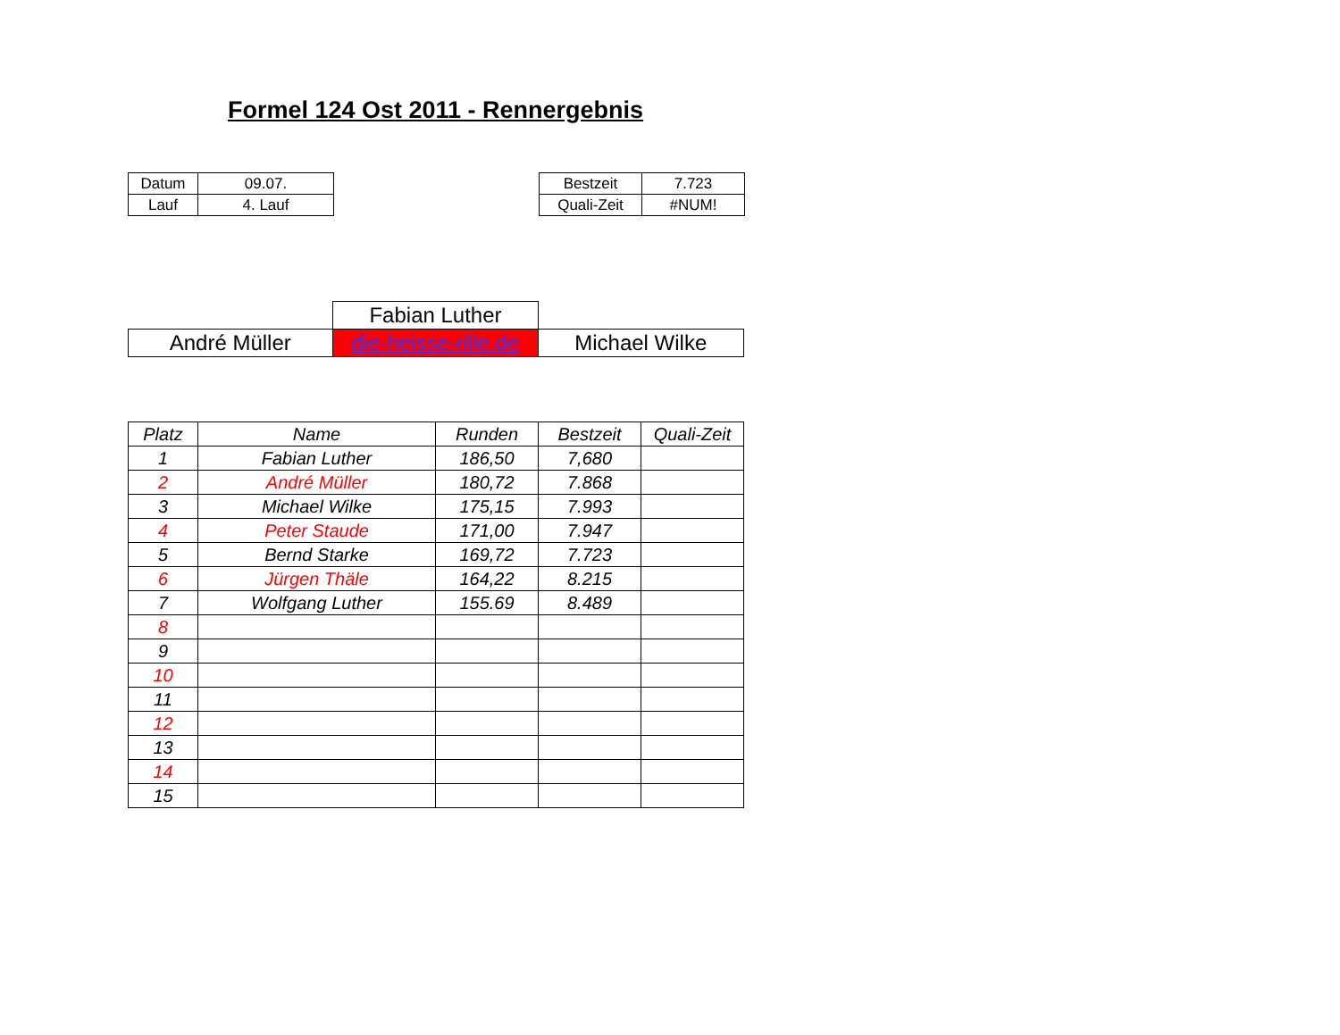Formel 124 Ost 2011 - Rennergebnis
| | Datum | 09.07. | | Bestzeit | 7.723 | |
| | Lauf | 4. Lauf | | Quali-Zeit | #NUM! | |
| | | Fabian Luther | | |
| | André Müller | die-heisse-rille.de | Michael Wilke | |
| Platz | Name | Runden | Bestzeit | Quali-Zeit |
| --- | --- | --- | --- | --- |
| 1 | Fabian Luther | 186,50 | 7,680 | |
| 2 | André Müller | 180,72 | 7.868 | |
| 3 | Michael Wilke | 175,15 | 7.993 | |
| 4 | Peter Staude | 171,00 | 7.947 | |
| 5 | Bernd Starke | 169,72 | 7.723 | |
| 6 | Jürgen Thäle | 164,22 | 8.215 | |
| 7 | Wolfgang Luther | 155.69 | 8.489 | |
| 8 | | | | |
| 9 | | | | |
| 10 | | | | |
| 11 | | | | |
| 12 | | | | |
| 13 | | | | |
| 14 | | | | |
| 15 | | | | |